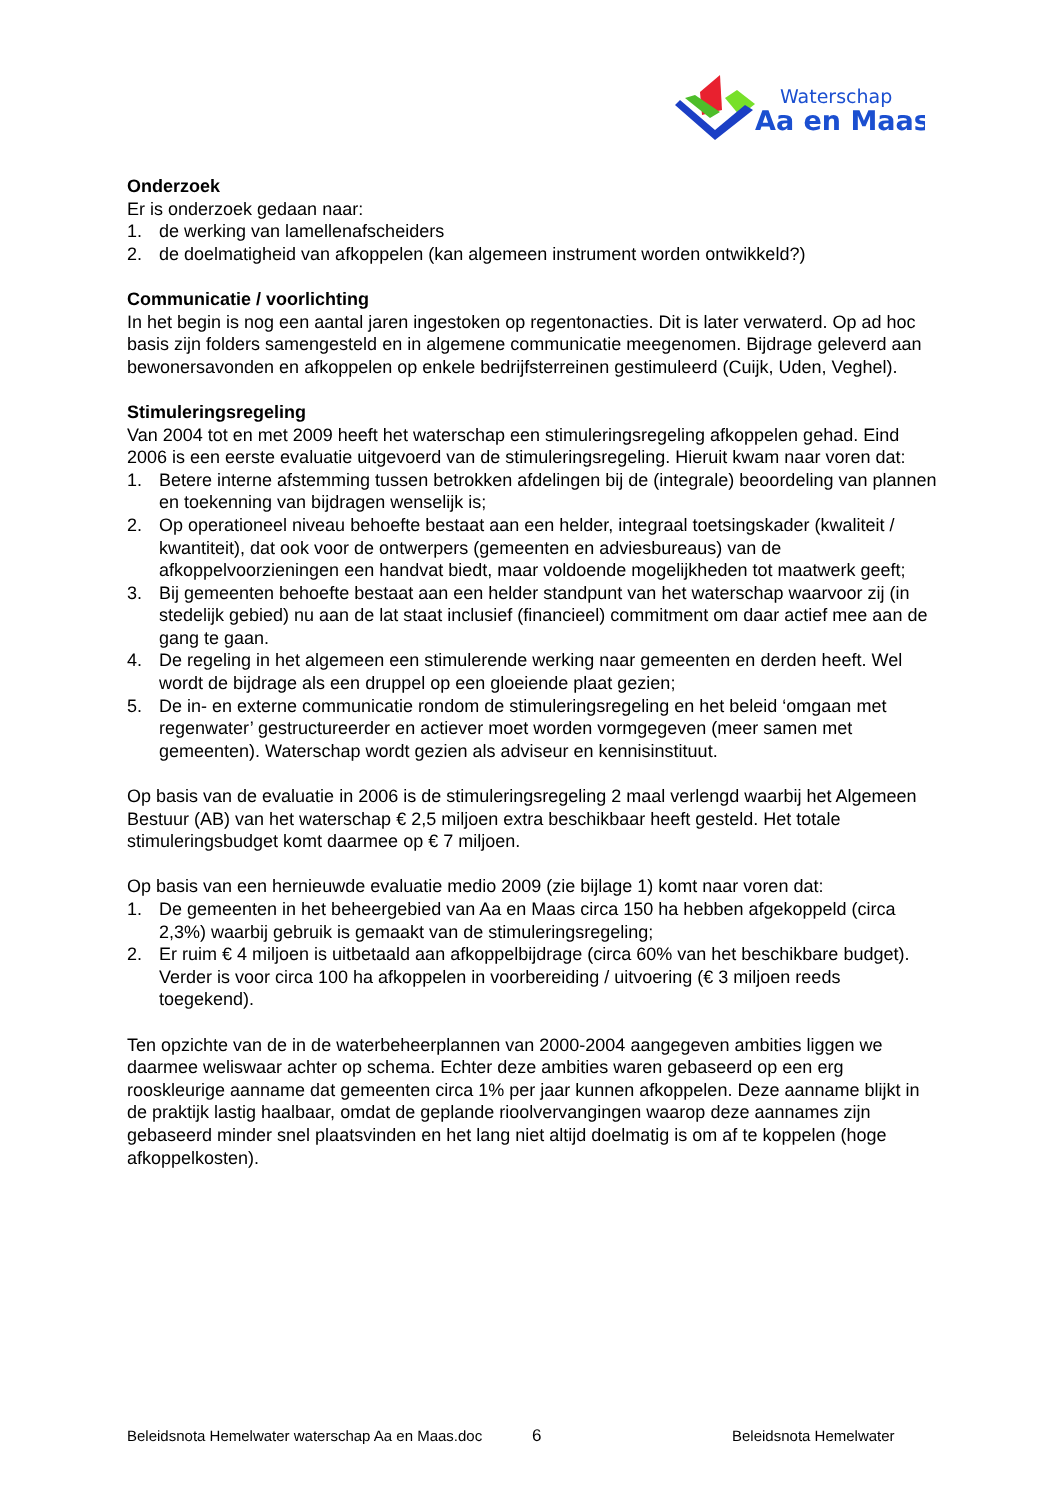Waterschap
Aa en Maas
Onderzoek
Er is onderzoek gedaan naar:
1. de werking van lamellenafscheiders
2. de doelmatigheid van afkoppelen (kan algemeen instrument worden ontwikkeld?)
Communicatie / voorlichting
In het begin is nog een aantal jaren ingestoken op regentonacties. Dit is later verwaterd. Op ad hoc basis zijn folders samengesteld en in algemene communicatie meegenomen. Bijdrage geleverd aan bewonersavonden en afkoppelen op enkele bedrijfsterreinen gestimuleerd (Cuijk, Uden, Veghel).
Stimuleringsregeling
Van 2004 tot en met 2009 heeft het waterschap een stimuleringsregeling afkoppelen gehad. Eind 2006 is een eerste evaluatie uitgevoerd van de stimuleringsregeling. Hieruit kwam naar voren dat:
1. Betere interne afstemming tussen betrokken afdelingen bij de (integrale) beoordeling van plannen en toekenning van bijdragen wenselijk is;
2. Op operationeel niveau behoefte bestaat aan een helder, integraal toetsingskader (kwaliteit / kwantiteit), dat ook voor de ontwerpers (gemeenten en adviesbureaus) van de afkoppelvoorzieningen een handvat biedt, maar voldoende mogelijkheden tot maatwerk geeft;
3. Bij gemeenten behoefte bestaat aan een helder standpunt van het waterschap waarvoor zij (in stedelijk gebied) nu aan de lat staat inclusief (financieel) commitment om daar actief mee aan de gang te gaan.
4. De regeling in het algemeen een stimulerende werking naar gemeenten en derden heeft. Wel wordt de bijdrage als een druppel op een gloeiende plaat gezien;
5. De in- en externe communicatie rondom de stimuleringsregeling en het beleid ‘omgaan met regenwater’ gestructureerder en actiever moet worden vormgegeven (meer samen met gemeenten). Waterschap wordt gezien als adviseur en kennisinstituut.
Op basis van de evaluatie in 2006 is de stimuleringsregeling 2 maal verlengd waarbij het Algemeen Bestuur (AB) van het waterschap € 2,5 miljoen extra beschikbaar heeft gesteld. Het totale stimuleringsbudget komt daarmee op € 7 miljoen.
Op basis van een hernieuwde evaluatie medio 2009 (zie bijlage 1) komt naar voren dat:
1. De gemeenten in het beheergebied van Aa en Maas circa 150 ha hebben afgekoppeld (circa 2,3%) waarbij gebruik is gemaakt van de stimuleringsregeling;
2. Er ruim € 4 miljoen is uitbetaald aan afkoppelbijdrage (circa 60% van het beschikbare budget). Verder is voor circa 100 ha afkoppelen in voorbereiding / uitvoering (€ 3 miljoen reeds toegekend).
Ten opzichte van de in de waterbeheerplannen van 2000-2004 aangegeven ambities liggen we daarmee weliswaar achter op schema. Echter deze ambities waren gebaseerd op een erg rooskleurige aanname dat gemeenten circa 1% per jaar kunnen afkoppelen. Deze aanname blijkt in de praktijk lastig haalbaar, omdat de geplande rioolvervangingen waarop deze aannames zijn gebaseerd minder snel plaatsvinden en het lang niet altijd doelmatig is om af te koppelen (hoge afkoppelkosten).
Beleidsnota Hemelwater waterschap Aa en Maas.doc 6 Beleidsnota Hemelwater